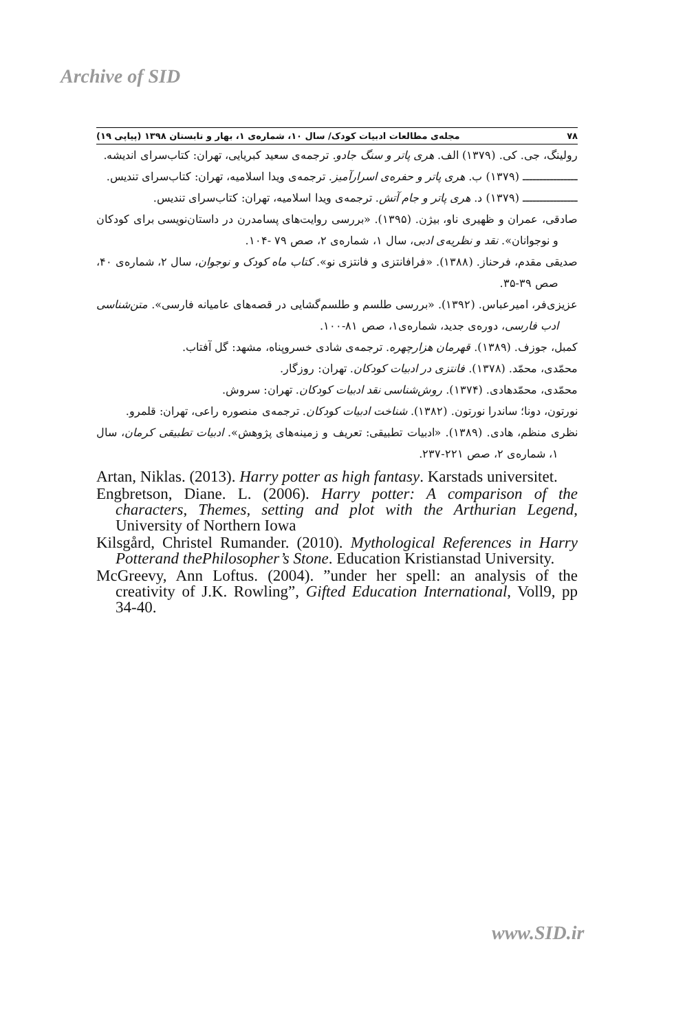Archive of SID
۷۸ مجله‌ی مطالعات ادبیات کودک/ سال ۱۰، شماره‌ی ۱، بهار و تابستان ۱۳۹۸ (پیاپی ۱۹)
رولینگ، جی. کی. (۱۳۷۹) الف. هری پاتر و سنگ جادو. ترجمه‌ی سعید کبریایی، تهران: کتاب‌سرای اندیشه.
ــــــــــــــــ (۱۳۷۹) ب. هری پاتر و حفره‌ی اسرارآمیز. ترجمه‌ی ویدا اسلامیه، تهران: کتاب‌سرای تندیس.
ــــــــــــــــ (۱۳۷۹) د. هری پاتر و جام آتش. ترجمه‌ی ویدا اسلامیه، تهران: کتاب‌سرای تندیس.
صادقی، عمران و ظهیری ناو، بیژن. (۱۳۹۵). «بررسی روایت‌های پسامدرن در داستان‌نویسی برای کودکان و نوجوانان». نقد و نظریه‌ی ادبی، سال ۱، شماره‌ی ۲، صص ۷۹ -۱۰۴.
صدیقی مقدم، فرحناز. (۱۳۸۸). «فرافانتزی و فانتزی نو». کتاب ماه کودک و نوجوان، سال ۲، شماره‌ی ۴۰، صص ۳۹-۳۵.
عزیزی‌فر، امیرعباس. (۱۳۹۲). «بررسی طلسم و طلسم‌گشایی در قصه‌های عامیانه فارسی». متن‌شناسی ادب فارسی، دوره‌ی جدید، شماره‌ی۱، صص ۸۱-۱۰۰.
کمبل، جوزف. (۱۳۸۹). قهرمان هزارچهره. ترجمه‌ی شادی خسروپناه، مشهد: گل آفتاب.
محمّدی، محمّد. (۱۳۷۸). فانتزی در ادبیات کودکان. تهران: روزگار.
محمّدی، محمّدهادی. (۱۳۷۴). روش‌شناسی نقد ادبیات کودکان. تهران: سروش.
نورتون، دونا؛ ساندرا نورتون. (۱۳۸۲). شناخت ادبیات کودکان. ترجمه‌ی منصوره راعی، تهران: قلمرو.
نظری منظم، هادی. (۱۳۸۹). «ادبیات تطبیقی: تعریف و زمینه‌های پژوهش». ادبیات تطبیقی کرمان، سال ۱، شماره‌ی ۲، صص ۲۲۱-۲۳۷.
Artan, Niklas. (2013). Harry potter as high fantasy. Karstads universitet.
Engbretson, Diane. L. (2006). Harry potter: A comparison of the characters, Themes, setting and plot with the Arthurian Legend, University of Northern Iowa
Kilsgård, Christel Rumander. (2010). Mythological References in Harry Potterand thePhilosopher’s Stone. Education Kristianstad University.
McGreevy, Ann Loftus. (2004). ”under her spell: an analysis of the creativity of J.K. Rowling”, Gifted Education International, Voll9, pp 34-40.
www.SID.ir